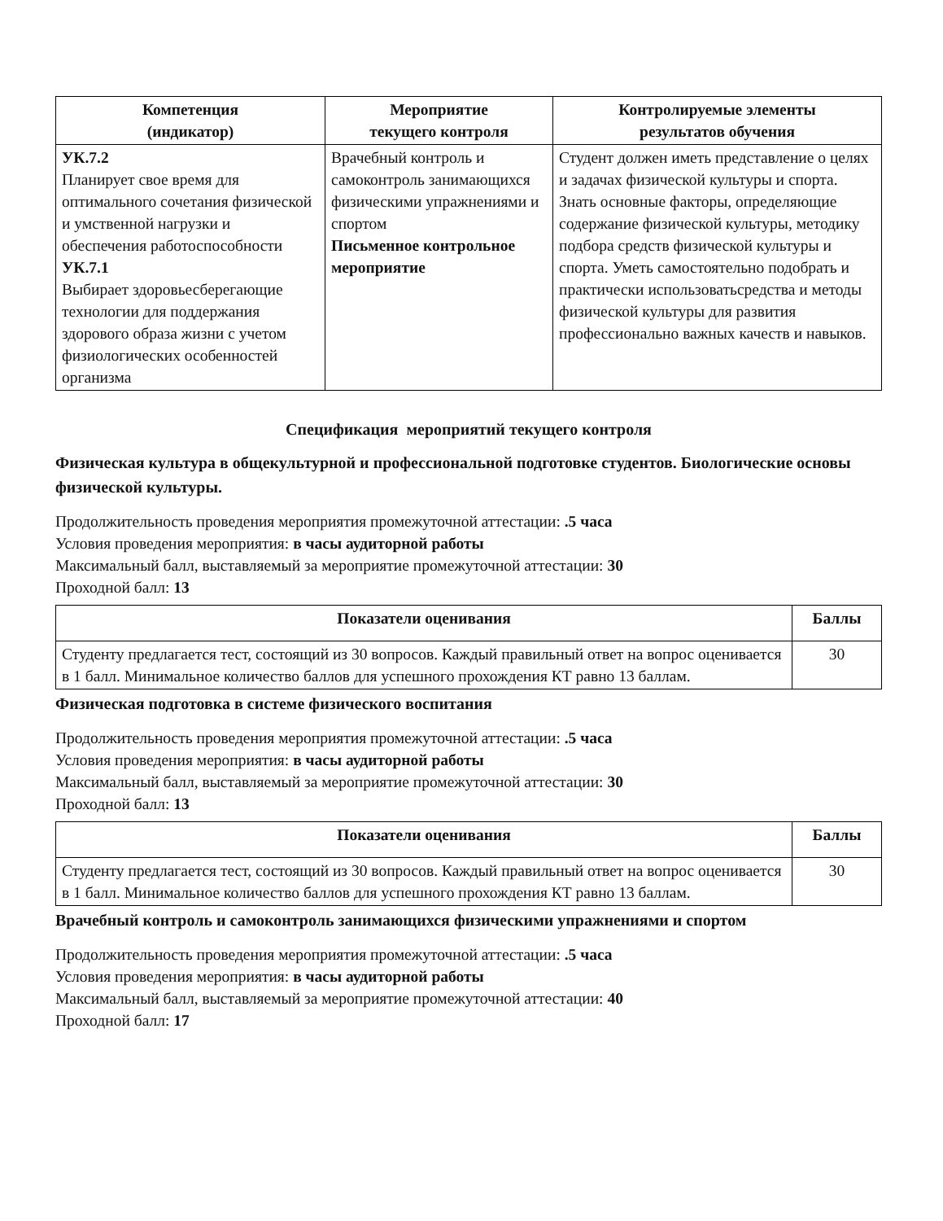| Компетенция (индикатор) | Мероприятие текущего контроля | Контролируемые элементы результатов обучения |
| --- | --- | --- |
| УК.7.2 Планирует свое время для оптимального сочетания физической и умственной нагрузки и обеспечения работоспособности УК.7.1 Выбирает здоровьесберегающие технологии для поддержания здорового образа жизни с учетом физиологических особенностей организма | Врачебный контроль и самоконтроль занимающихся физическими упражнениями и спортом Письменное контрольное мероприятие | Студент должен иметь представление о целях и задачах физической культуры и спорта. Знать основные факторы, определяющие содержание физической культуры, методику подбора средств физической культуры и спорта. Уметь самостоятельно подобрать и практически использоватьсредства и методы физической культуры для развития профессионально важных качеств и навыков. |
Спецификация мероприятий текущего контроля
Физическая культура в общекультурной и профессиональной подготовке студентов. Биологические основы физической культуры.
Продолжительность проведения мероприятия промежуточной аттестации: .5 часа
Условия проведения мероприятия: в часы аудиторной работы
Максимальный балл, выставляемый за мероприятие промежуточной аттестации: 30
Проходной балл: 13
| Показатели оценивания | Баллы |
| --- | --- |
| Студенту предлагается тест, состоящий из 30 вопросов. Каждый правильный ответ на вопрос оценивается в 1 балл. Минимальное количество баллов для успешного прохождения КТ равно 13 баллам. | 30 |
Физическая подготовка в системе физического воспитания
Продолжительность проведения мероприятия промежуточной аттестации: .5 часа
Условия проведения мероприятия: в часы аудиторной работы
Максимальный балл, выставляемый за мероприятие промежуточной аттестации: 30
Проходной балл: 13
| Показатели оценивания | Баллы |
| --- | --- |
| Студенту предлагается тест, состоящий из 30 вопросов. Каждый правильный ответ на вопрос оценивается в 1 балл. Минимальное количество баллов для успешного прохождения КТ равно 13 баллам. | 30 |
Врачебный контроль и самоконтроль занимающихся физическими упражнениями и спортом
Продолжительность проведения мероприятия промежуточной аттестации: .5 часа
Условия проведения мероприятия: в часы аудиторной работы
Максимальный балл, выставляемый за мероприятие промежуточной аттестации: 40
Проходной балл: 17